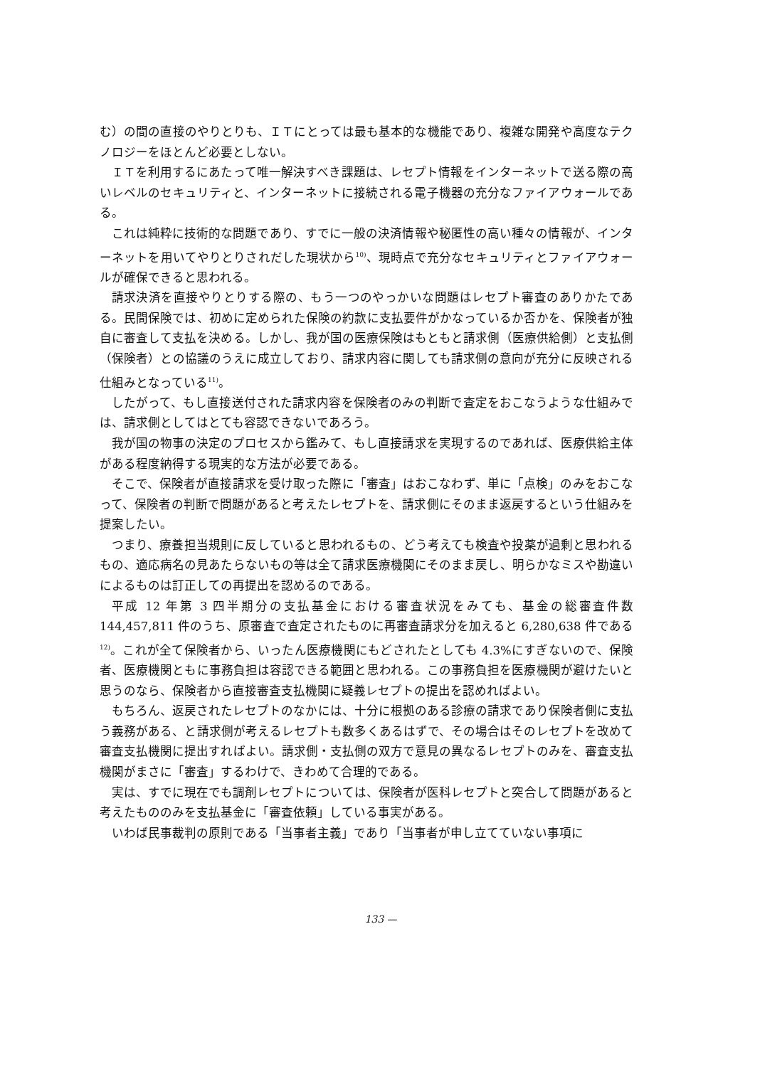む）の間の直接のやりとりも、ＩＴにとっては最も基本的な機能であり、複雑な開発や高度なテクノロジーをほとんど必要としない。
ＩＴを利用するにあたって唯一解決すべき課題は、レセプト情報をインターネットで送る際の高いレベルのセキュリティと、インターネットに接続される電子機器の充分なファイアウォールである。
これは純粋に技術的な問題であり、すでに一般の決済情報や秘匿性の高い種々の情報が、インターネットを用いてやりとりされだした現状から<sup>10)</sup>、現時点で充分なセキュリティとファイアウォールが確保できると思われる。
請求決済を直接やりとりする際の、もう一つのやっかいな問題はレセプト審査のありかたである。民間保険では、初めに定められた保険の約款に支払要件がかなっているか否かを、保険者が独自に審査して支払を決める。しかし、我が国の医療保険はもともと請求側（医療供給側）と支払側（保険者）との協議のうえに成立しており、請求内容に関しても請求側の意向が充分に反映される仕組みとなっている<sup>11)</sup>。
したがって、もし直接送付された請求内容を保険者のみの判断で査定をおこなうような仕組みでは、請求側としてはとても容認できないであろう。
我が国の物事の決定のプロセスから鑑みて、もし直接請求を実現するのであれば、医療供給主体がある程度納得する現実的な方法が必要である。
そこで、保険者が直接請求を受け取った際に「審査」はおこなわず、単に「点検」のみをおこなって、保険者の判断で問題があると考えたレセプトを、請求側にそのまま返戻するという仕組みを提案したい。
つまり、療養担当規則に反していると思われるもの、どう考えても検査や投薬が過剰と思われるもの、適応病名の見あたらないもの等は全て請求医療機関にそのまま戻し、明らかなミスや勘違いによるものは訂正しての再提出を認めるのである。
平成 12 年第 3 四半期分の支払基金における審査状況をみても、基金の総審査件数 144,457,811 件のうち、原審査で査定されたものに再審査請求分を加えると 6,280,638 件である<sup>12)</sup>。これが全て保険者から、いったん医療機関にもどされたとしても 4.3%にすぎないので、保険者、医療機関ともに事務負担は容認できる範囲と思われる。この事務負担を医療機関が避けたいと思うのなら、保険者から直接審査支払機関に疑義レセプトの提出を認めればよい。
もちろん、返戻されたレセプトのなかには、十分に根拠のある診療の請求であり保険者側に支払う義務がある、と請求側が考えるレセプトも数多くあるはずで、その場合はそのレセプトを改めて審査支払機関に提出すればよい。請求側・支払側の双方で意見の異なるレセプトのみを、審査支払機関がまさに「審査」するわけで、きわめて合理的である。
実は、すでに現在でも調剤レセプトについては、保険者が医科レセプトと突合して問題があると考えたもののみを支払基金に「審査依頼」している事実がある。
いわば民事裁判の原則である「当事者主義」であり「当事者が申し立てていない事項に
133 —